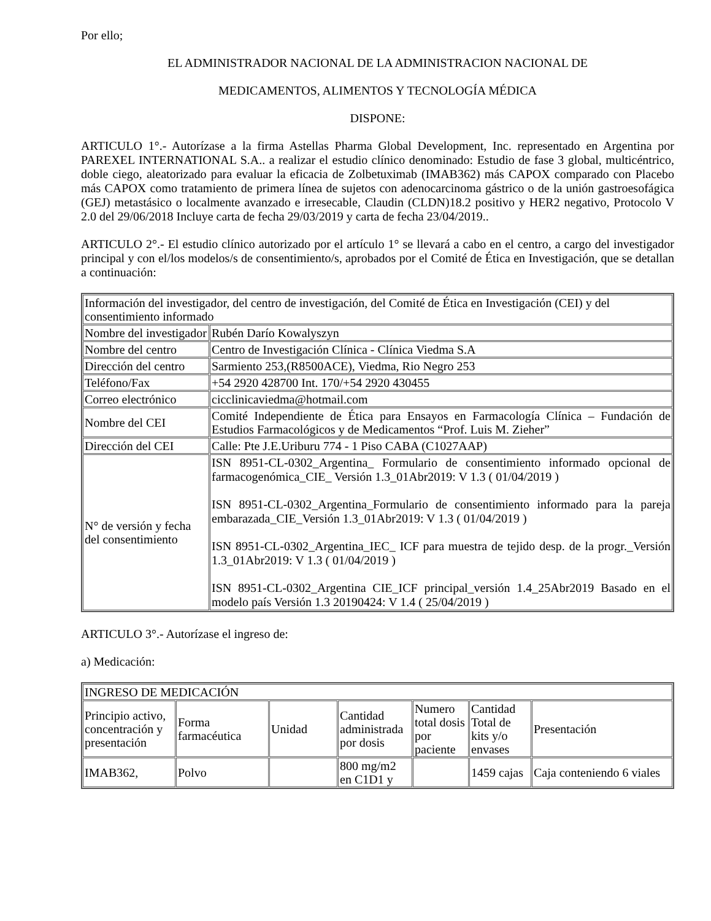Por ello;
EL ADMINISTRADOR NACIONAL DE LA ADMINISTRACION NACIONAL DE
MEDICAMENTOS, ALIMENTOS Y TECNOLOGÍA MÉDICA
DISPONE:
ARTICULO 1°.- Autorízase a la firma Astellas Pharma Global Development, Inc. representado en Argentina por PAREXEL INTERNATIONAL S.A.. a realizar el estudio clínico denominado: Estudio de fase 3 global, multicéntrico, doble ciego, aleatorizado para evaluar la eficacia de Zolbetuximab (IMAB362) más CAPOX comparado con Placebo más CAPOX como tratamiento de primera línea de sujetos con adenocarcinoma gástrico o de la unión gastroesofágica (GEJ) metastásico o localmente avanzado e irresecable, Claudin (CLDN)18.2 positivo y HER2 negativo, Protocolo V 2.0 del 29/06/2018 Incluye carta de fecha 29/03/2019 y carta de fecha 23/04/2019..
ARTICULO 2°.- El estudio clínico autorizado por el artículo 1° se llevará a cabo en el centro, a cargo del investigador principal y con el/los modelos/s de consentimiento/s, aprobados por el Comité de Ética en Investigación, que se detallan a continuación:
| Información del investigador, del centro de investigación, del Comité de Ética en Investigación (CEI) y del consentimiento informado | |
| Nombre del investigador | Rubén Darío Kowalyszyn |
| Nombre del centro | Centro de Investigación Clínica - Clínica Viedma S.A |
| Dirección del centro | Sarmiento 253,(R8500ACE), Viedma, Rio Negro 253 |
| Teléfono/Fax | +54 2920 428700 Int. 170/+54 2920 430455 |
| Correo electrónico | cicclinicaviedma@hotmail.com |
| Nombre del CEI | Comité Independiente de Ética para Ensayos en Farmacología Clínica – Fundación de Estudios Farmacológicos y de Medicamentos “Prof. Luis M. Zieher” |
| Dirección del CEI | Calle: Pte J.E.Uriburu 774 - 1 Piso CABA (C1027AAP) |
| N° de versión y fecha del consentimiento | ISN 8951-CL-0302_Argentina_ Formulario de consentimiento informado opcional de farmacogenómica_CIE_ Versión 1.3_01Abr2019: V 1.3 ( 01/04/2019 ) ISN 8951-CL-0302_Argentina_Formulario de consentimiento informado para la pareja embarazada_CIE_Versión 1.3_01Abr2019: V 1.3 ( 01/04/2019 ) ISN 8951-CL-0302_Argentina_IEC_ ICF para muestra de tejido desp. de la progr._Versión 1.3_01Abr2019: V 1.3 ( 01/04/2019 ) ISN 8951-CL-0302_Argentina CIE_ICF principal_versión 1.4_25Abr2019 Basado en el modelo país Versión 1.3 20190424: V 1.4 ( 25/04/2019 ) |
ARTICULO 3°.- Autorízase el ingreso de:
a) Medicación:
| INGRESO DE MEDICACIÓN | | | | | | |
| Principio activo, concentración y presentación | Forma farmacéutica | Unidad | Cantidad administrada por dosis | Numero total dosis por paciente | Cantidad Total de kits y/o envases | Presentación |
| IMAB362, | Polvo | | 800 mg/m2 en C1D1 y | | 1459 cajas | Caja conteniendo 6 viales |